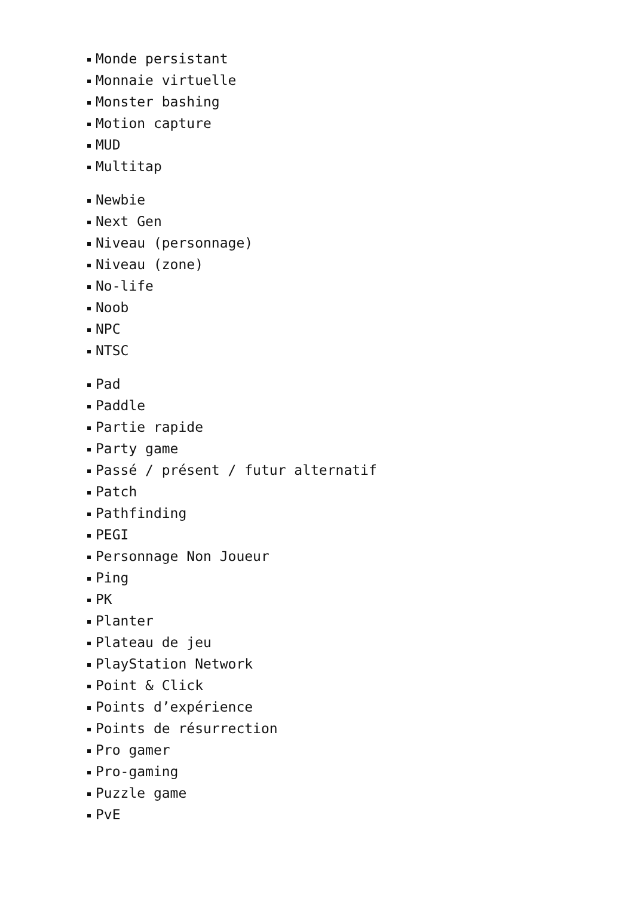Monde persistant
Monnaie virtuelle
Monster bashing
Motion capture
MUD
Multitap
Newbie
Next Gen
Niveau (personnage)
Niveau (zone)
No-life
Noob
NPC
NTSC
Pad
Paddle
Partie rapide
Party game
Passé / présent / futur alternatif
Patch
Pathfinding
PEGI
Personnage Non Joueur
Ping
PK
Planter
Plateau de jeu
PlayStation Network
Point & Click
Points d’expérience
Points de résurrection
Pro gamer
Pro-gaming
Puzzle game
PvE